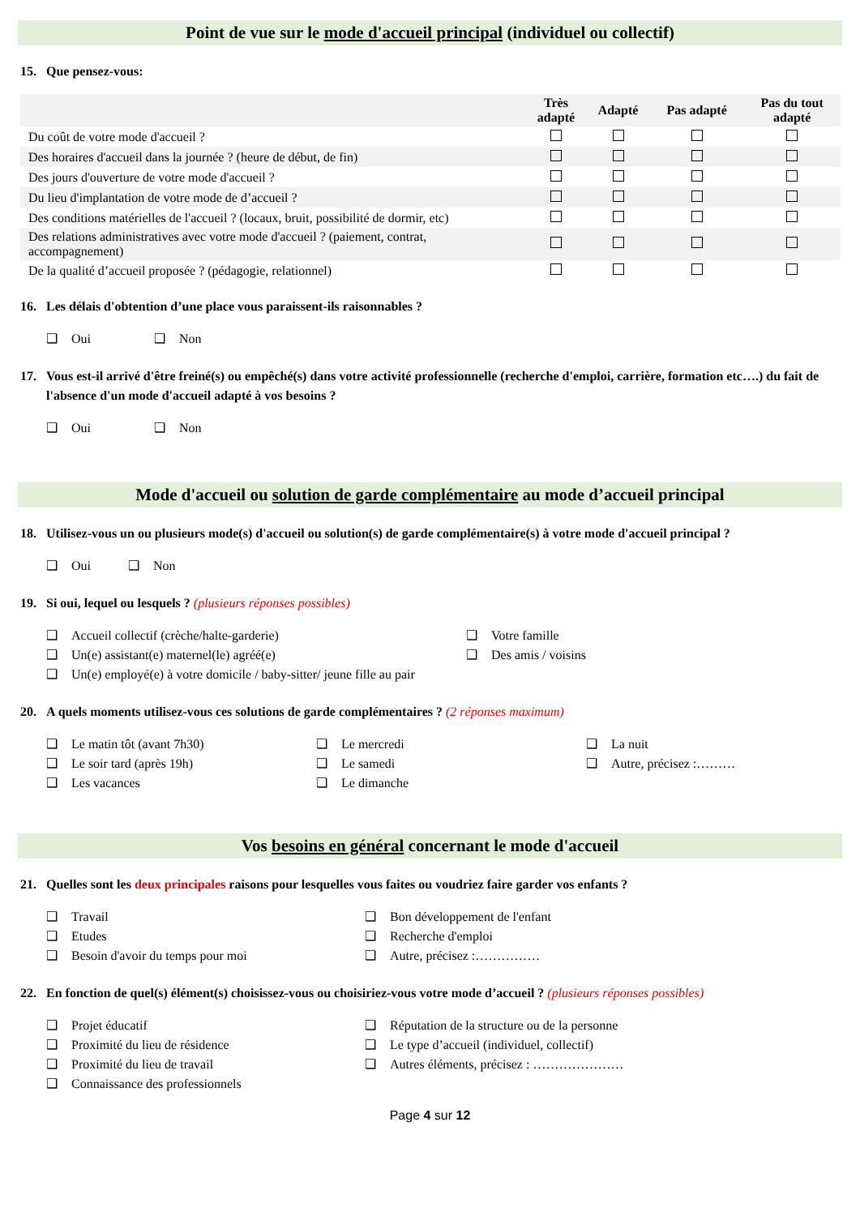Point de vue sur le mode d'accueil principal (individuel ou collectif)
15. Que pensez-vous:
| | Très adapté | Adapté | Pas adapté | Pas du tout adapté |
| --- | --- | --- | --- | --- |
| Du coût de votre mode d'accueil ? | | | | |
| Des horaires d'accueil dans la journée ? (heure de début, de fin) | | | | |
| Des jours d'ouverture de votre mode d'accueil ? | | | | |
| Du lieu d'implantation de votre mode de d’accueil ? | | | | |
| Des conditions matérielles de l'accueil ? (locaux, bruit, possibilité de dormir, etc) | | | | |
| Des relations administratives avec votre mode d'accueil ? (paiement, contrat, accompagnement) | | | | |
| De la qualité d’accueil proposée ? (pédagogie, relationnel) | | | | |
16. Les délais d'obtention d’une place vous paraissent-ils raisonnables ?
❑ Oui ❑ Non
17. Vous est-il arrivé d'être freiné(s) ou empêché(s) dans votre activité professionnelle (recherche d'emploi, carrière, formation etc….) du fait de l'absence d'un mode d'accueil adapté à vos besoins ?
❑ Oui ❑ Non
Mode d'accueil ou solution de garde complémentaire au mode d’accueil principal
18. Utilisez-vous un ou plusieurs mode(s) d'accueil ou solution(s) de garde complémentaire(s) à votre mode d'accueil principal ?
❑ Oui ❑ Non
19. Si oui, lequel ou lesquels ? (plusieurs réponses possibles)
❑ Accueil collectif (crèche/halte-garderie)
❑ Un(e) assistant(e) maternel(le) agréé(e)
❑ Un(e) employé(e) à votre domicile / baby-sitter/ jeune fille au pair
❑ Votre famille
❑ Des amis / voisins
20. A quels moments utilisez-vous ces solutions de garde complémentaires ? (2 réponses maximum)
❑ Le matin tôt (avant 7h30)
❑ Le soir tard (après 19h)
❑ Les vacances
❑ Le mercredi
❑ Le samedi
❑ Le dimanche
❑ La nuit
❑ Autre, précisez :………
Vos besoins en général concernant le mode d'accueil
21. Quelles sont les deux principales raisons pour lesquelles vous faites ou voudriez faire garder vos enfants ?
❑ Travail
❑ Etudes
❑ Besoin d'avoir du temps pour moi
❑ Bon développement de l'enfant
❑ Recherche d'emploi
❑ Autre, précisez :……………
22. En fonction de quel(s) élément(s) choisissez-vous ou choisiriez-vous votre mode d’accueil ? (plusieurs réponses possibles)
❑ Projet éducatif
❑ Proximité du lieu de résidence
❑ Proximité du lieu de travail
❑ Connaissance des professionnels
❑ Réputation de la structure ou de la personne
❑ Le type d’accueil (individuel, collectif)
❑ Autres éléments, précisez : …………………
Page 4 sur 12